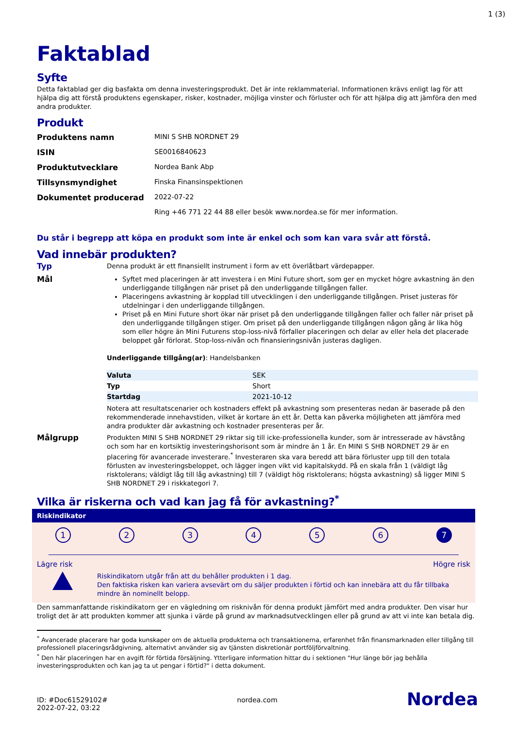1 (3)
Faktablad
Syfte
Detta faktablad ger dig basfakta om denna investeringsprodukt. Det är inte reklammaterial. Informationen krävs enligt lag för att hjälpa dig att förstå produktens egenskaper, risker, kostnader, möjliga vinster och förluster och för att hjälpa dig att jämföra den med andra produkter.
Produkt
| Produktens namn | MINI S SHB NORDNET 29 |
| ISIN | SE0016840623 |
| Produktutvecklare | Nordea Bank Abp |
| Tillsynsmyndighet | Finska Finansinspektionen |
| Dokumentet producerad | 2022-07-22 |
| | Ring +46 771 22 44 88 eller besök www.nordea.se för mer information. |
Du står i begrepp att köpa en produkt som inte är enkel och som kan vara svår att förstå.
Vad innebär produkten?
Typ
Denna produkt är ett finansiellt instrument i form av ett överlåtbart värdepapper.
Mål
Syftet med placeringen är att investera i en Mini Future short, som ger en mycket högre avkastning än den underliggande tillgången när priset på den underliggande tillgången faller.
Placeringens avkastning är kopplad till utvecklingen i den underliggande tillgången. Priset justeras för utdelningar i den underliggande tillgången.
Priset på en Mini Future short ökar när priset på den underliggande tillgången faller och faller när priset på den underliggande tillgången stiger. Om priset på den underliggande tillgången någon gång är lika hög som eller högre än Mini Futurens stop-loss-nivå förfaller placeringen och delar av eller hela det placerade beloppet går förlorat. Stop-loss-nivån och finansieringsnivån justeras dagligen.
Underliggande tillgång(ar): Handelsbanken
| Valuta | SEK |
| Typ | Short |
| Startdag | 2021-10-12 |
Notera att resultatscenarier och kostnaders effekt på avkastning som presenteras nedan är baserade på den rekommenderade innehavstiden, vilket är kortare än ett år. Detta kan påverka möjligheten att jämföra med andra produkter där avkastning och kostnader presenteras per år.
Målgrupp
Produkten MINI S SHB NORDNET 29 riktar sig till icke-professionella kunder, som är intresserade av hävstång och som har en kortsiktig investeringshorisont som är mindre än 1 år. En MINI S SHB NORDNET 29 är en placering för avancerade investerare.<sup>*</sup> Investeraren ska vara beredd att bära förluster upp till den totala förlusten av investeringsbeloppet, och lägger ingen vikt vid kapitalskydd. På en skala från 1 (väldigt låg risktolerans; väldigt låg till låg avkastning) till 7 (väldigt hög risktolerans; högsta avkastning) så ligger MINI S SHB NORDNET 29 i riskkategori 7.
Vilka är riskerna och vad kan jag få för avkastning?<sup>*</sup>
Riskindikator
1 2 3 4 5 6 7
Lägre risk Högre risk
Riskindikatorn utgår från att du behåller produkten i 1 dag.
Den faktiska risken kan variera avsevärt om du säljer produkten i förtid och kan innebära att du får tillbaka mindre än nominellt belopp.
Den sammanfattande riskindikatorn ger en vägledning om risknivån för denna produkt jämfört med andra produkter. Den visar hur troligt det är att produkten kommer att sjunka i värde på grund av marknadsutvecklingen eller på grund av att vi inte kan betala dig.
<sup>*</sup> Avancerade placerare har goda kunskaper om de aktuella produkterna och transaktionerna, erfarenhet från finansmarknaden eller tillgång till professionell placeringsrådgivning, alternativt använder sig av tjänsten diskretionär portföljförvaltning.
<sup>*</sup> Den här placeringen har en avgift för förtida försäljning. Ytterligare information hittar du i sektionen "Hur länge bör jag behålla investeringsprodukten och kan jag ta ut pengar i förtid?" i detta dokument.
ID: #Doc61529102#
2022-07-22, 03:22
nordea.com
Nordea